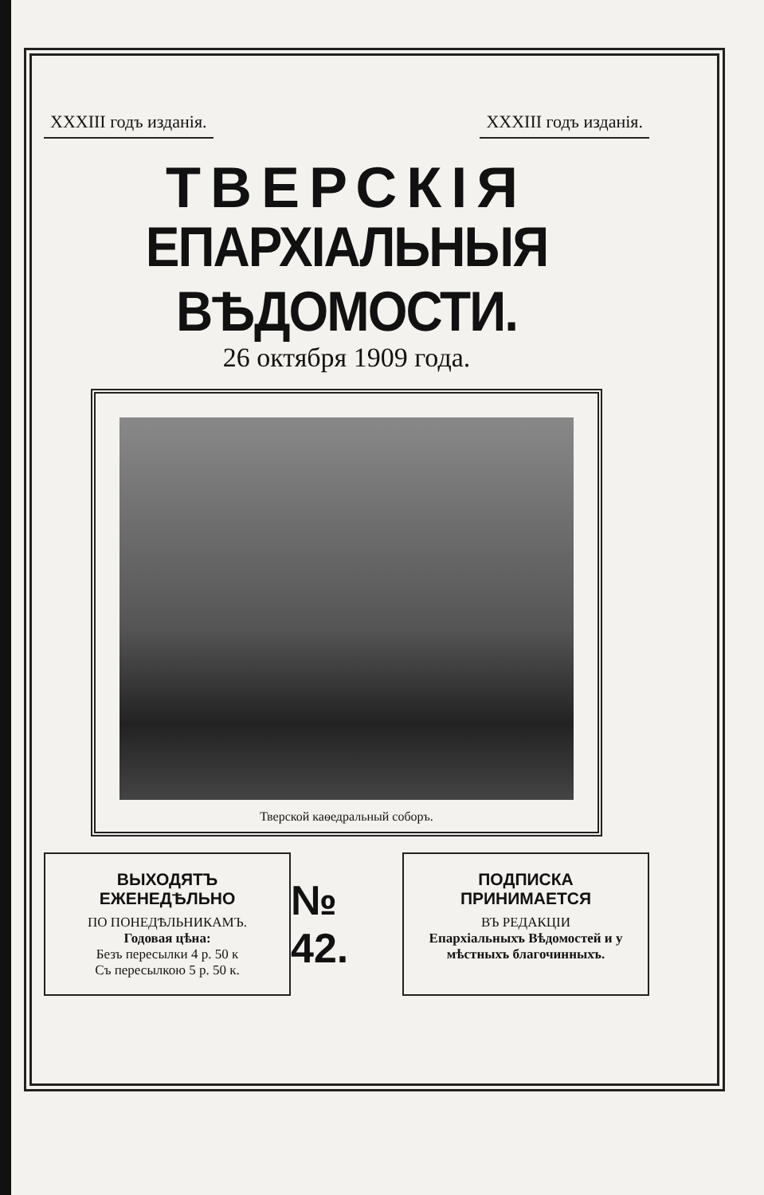XXXIII годъ изданія. XXXIII годъ изданія.
ТВЕРСКІЯ
ЕПАРХІАЛЬНЫЯ ВѢДОМОСТИ.
26 октября 1909 года.
Тверской каѳедральный соборъ.
ВЫХОДЯТЪ ЕЖЕНЕДѢЛЬНО
ПО ПОНЕДѢЛЬНИКАМЪ.
Годовая цѣна:
Безъ пересылки 4 р. 50 к
Съ пересылкою 5 р. 50 к.
№ 42.
ПОДПИСКА ПРИНИМАЕТСЯ
ВЪ РЕДАКЦІИ
Епархіальныхъ Вѣдомостей и у мѣстныхъ благочинныхъ.